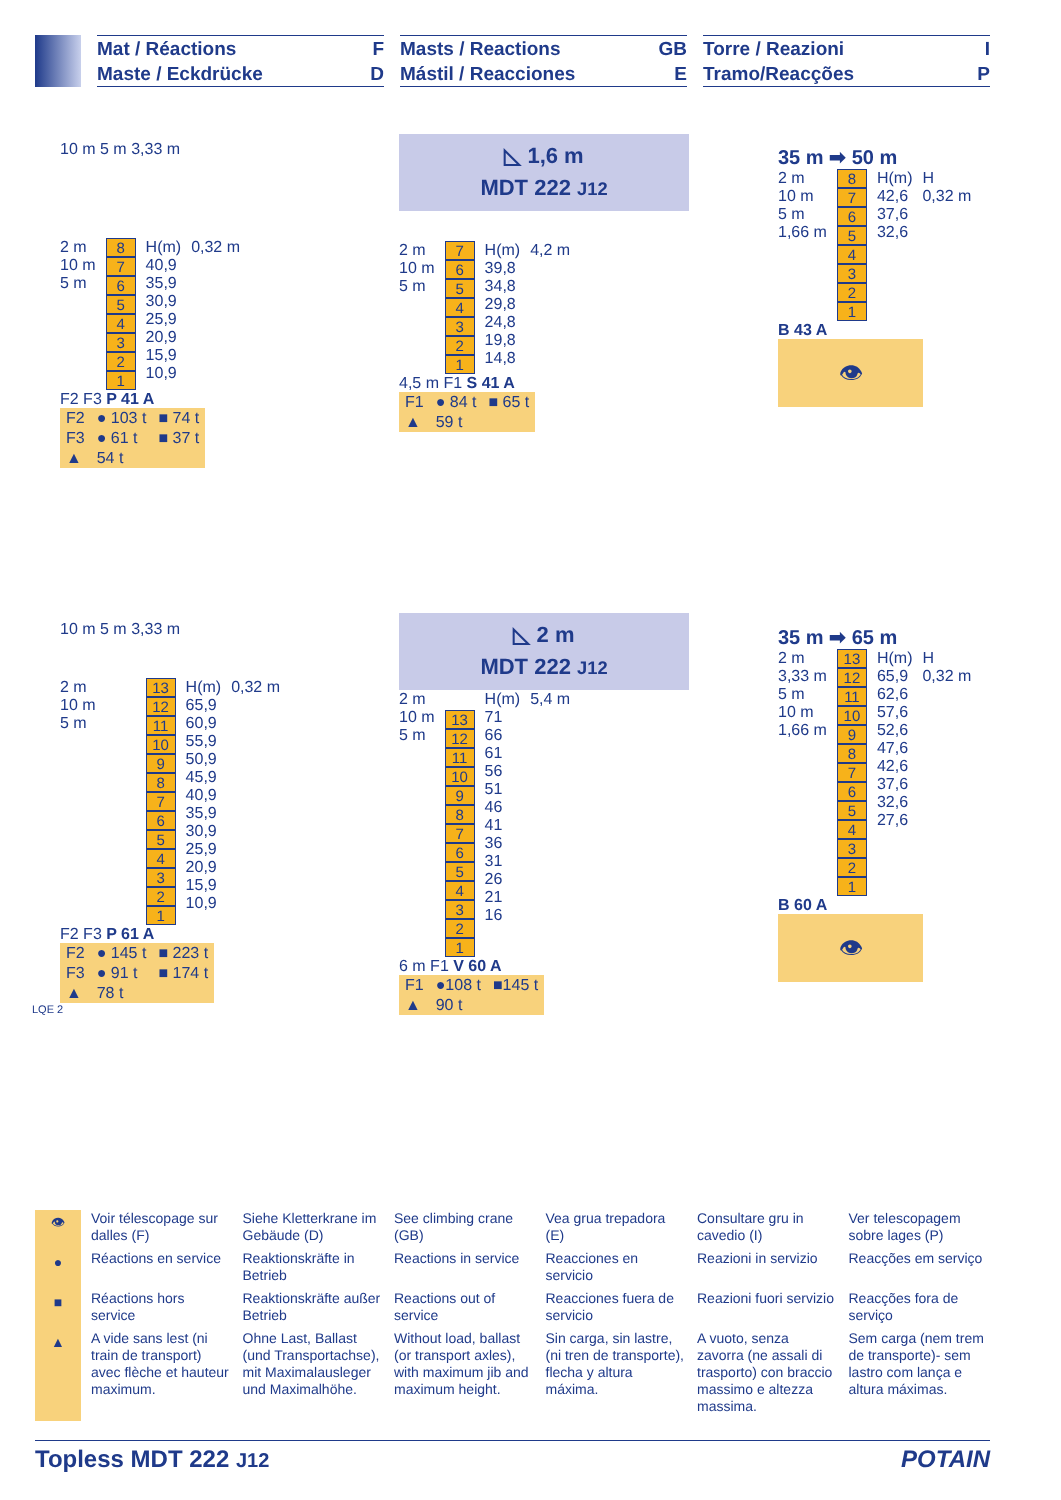Mat / Réactions F
Maste / Eckdrücke D
Masts / Reactions GB
Mástil / Reacciones E
Torre / Reazioni I
Tramo/Reacções P
10 m 5 m 3,33 m
2 m
10 m
5 m
8
7
6
5
4
3
2
1
H(m)
40,9
35,9
30,9
25,9
20,9
15,9
10,9
0,32 m
F2 F3 P 41 A
| F2 | ● 103 t | ■ 74 t |
| F3 | ● 61 t | ■ 37 t |
| ▲ | 54 t | |
◺ 1,6 m
MDT 222 J12
2 m
10 m
5 m
7
6
5
4
3
2
1
H(m)
39,8
34,8
29,8
24,8
19,8
14,8
4,2 m
4,5 m F1 S 41 A
| F1 | ● 84 t | ■ 65 t |
| ▲ | 59 t | |
35 m ➡ 50 m
2 m
10 m
5 m
1,66 m
8
7
6
5
4
3
2
1
H(m)
42,6
37,6
32,6
H
0,32 m
B 43 A
👁
10 m 5 m 3,33 m
2 m
10 m
5 m
13
12
11
10
9
8
7
6
5
4
3
2
1
H(m)
65,9
60,9
55,9
50,9
45,9
40,9
35,9
30,9
25,9
20,9
15,9
10,9
0,32 m
F2 F3 P 61 A
| F2 | ● 145 t | ■ 223 t |
| F3 | ● 91 t | ■ 174 t |
| ▲ | 78 t | |
LQE 2
◺ 2 m
MDT 222 J12
2 m
10 m
5 m
13
12
11
10
9
8
7
6
5
4
3
2
1
H(m)
71
66
61
56
51
46
41
36
31
26
21
16
5,4 m
6 m F1 V 60 A
| F1 | ●108 t | ■145 t |
| ▲ | 90 t | |
35 m ➡ 65 m
2 m
3,33 m
5 m
10 m
1,66 m
13
12
11
10
9
8
7
6
5
4
3
2
1
H(m)
65,9
62,6
57,6
52,6
47,6
42,6
37,6
32,6
27,6
H
0,32 m
B 60 A
👁
👁
Voir télescopage sur dalles (F)
Siehe Kletterkrane im Gebäude (D)
See climbing crane (GB)
Vea grua trepadora (E)
Consultare gru in cavedio (I)
Ver telescopagem sobre lages (P)
●
Réactions en service
Reaktionskräfte in Betrieb
Reactions in service
Reacciones en servicio
Reazioni in servizio
Reacções em serviço
■
Réactions hors service
Reaktionskräfte außer Betrieb
Reactions out of service
Reacciones fuera de servicio
Reazioni fuori servizio
Reacções fora de serviço
▲
A vide sans lest (ni train de transport) avec flèche et hauteur maximum.
Ohne Last, Ballast (und Transportachse), mit Maximalausleger und Maximalhöhe.
Without load, ballast (or transport axles), with maximum jib and maximum height.
Sin carga, sin lastre, (ni tren de transporte), flecha y altura máxima.
A vuoto, senza zavorra (ne assali di trasporto) con braccio massimo e altezza massima.
Sem carga (nem trem de transporte)- sem lastro com lança e altura máximas.
Topless MDT 222 J12 POTAIN